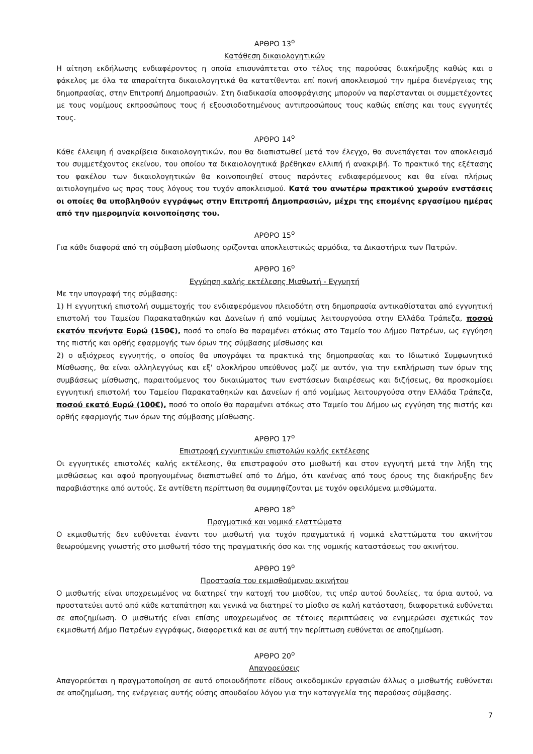ΑΡΘΡΟ 13<sup>ο</sup>
Κατάθεση δικαιολογητικών
Η αίτηση εκδήλωσης ενδιαφέροντος η οποία επισυνάπτεται στο τέλος της παρούσας διακήρυξης καθώς και ο φάκελος με όλα τα απαραίτητα δικαιολογητικά θα κατατίθενται επί ποινή αποκλεισμού την ημέρα διενέργειας της δημοπρασίας, στην Επιτροπή Δημοπρασιών. Στη διαδικασία αποσφράγισης μπορούν να παρίστανται οι συμμετέχοντες με τους νομίμους εκπροσώπους τους ή εξουσιοδοτημένους αντιπροσώπους τους καθώς επίσης και τους εγγυητές τους.
ΑΡΘΡΟ 14<sup>ο</sup>
Κάθε έλλειψη ή ανακρίβεια δικαιολογητικών, που θα διαπιστωθεί μετά τον έλεγχο, θα συνεπάγεται τον αποκλεισμό του συμμετέχοντος εκείνου, του οποίου τα δικαιολογητικά βρέθηκαν ελλιπή ή ανακριβή. Το πρακτικό της εξέτασης του φακέλου των δικαιολογητικών θα κοινοποιηθεί στους παρόντες ενδιαφερόμενους και θα είναι πλήρως αιτιολογημένο ως προς τους λόγους του τυχόν αποκλεισμού. Κατά του ανωτέρω πρακτικού χωρούν ενστάσεις οι οποίες θα υποβληθούν εγγράφως στην Επιτροπή Δημοπρασιών, μέχρι της επομένης εργασίμου ημέρας από την ημερομηνία κοινοποίησης του.
ΑΡΘΡΟ 15<sup>ο</sup>
Για κάθε διαφορά από τη σύμβαση μίσθωσης ορίζονται αποκλειστικώς αρμόδια, τα Δικαστήρια των Πατρών.
ΑΡΘΡΟ 16<sup>ο</sup>
Εγγύηση καλής εκτέλεσης Μισθωτή - Εγγυητή
Με την υπογραφή της σύμβασης:
1) Η εγγυητική επιστολή συμμετοχής του ενδιαφερόμενου πλειοδότη στη δημοπρασία αντικαθίσταται από εγγυητική επιστολή του Ταμείου Παρακαταθηκών και Δανείων ή από νομίμως λειτουργούσα στην Ελλάδα Τράπεζα, ποσού εκατόν πενήντα Ευρώ (150€), ποσό το οποίο θα παραμένει ατόκως στο Ταμείο του Δήμου Πατρέων, ως εγγύηση της πιστής και ορθής εφαρμογής των όρων της σύμβασης μίσθωσης και
2) ο αξιόχρεος εγγυητής, ο οποίος θα υπογράψει τα πρακτικά της δημοπρασίας και το Ιδιωτικό Συμφωνητικό Μίσθωσης, θα είναι αλληλεγγύως και εξ' ολοκλήρου υπεύθυνος μαζί με αυτόν, για την εκπλήρωση των όρων της συμβάσεως μίσθωσης, παραιτούμενος του δικαιώματος των ενστάσεων διαιρέσεως και διζήσεως, θα προσκομίσει εγγυητική επιστολή του Ταμείου Παρακαταθηκών και Δανείων ή από νομίμως λειτουργούσα στην Ελλάδα Τράπεζα, ποσού εκατό Ευρώ (100€), ποσό το οποίο θα παραμένει ατόκως στο Ταμείο του Δήμου ως εγγύηση της πιστής και ορθής εφαρμογής των όρων της σύμβασης μίσθωσης.
ΑΡΘΡΟ 17<sup>ο</sup>
Επιστροφή εγγυητικών επιστολών καλής εκτέλεσης
Οι εγγυητικές επιστολές καλής εκτέλεσης, θα επιστραφούν στο μισθωτή και στον εγγυητή μετά την λήξη της μισθώσεως και αφού προηγουμένως διαπιστωθεί από το Δήμο, ότι κανένας από τους όρους της διακήρυξης δεν παραβιάστηκε από αυτούς. Σε αντίθετη περίπτωση θα συμψηφίζονται με τυχόν οφειλόμενα μισθώματα.
ΑΡΘΡΟ 18<sup>ο</sup>
Πραγματικά και νομικά ελαττώματα
Ο εκμισθωτής δεν ευθύνεται έναντι του μισθωτή για τυχόν πραγματικά ή νομικά ελαττώματα του ακινήτου θεωρούμενης γνωστής στο μισθωτή τόσο της πραγματικής όσο και της νομικής καταστάσεως του ακινήτου.
ΑΡΘΡΟ 19<sup>ο</sup>
Προστασία του εκμισθούμενου ακινήτου
Ο μισθωτής είναι υποχρεωμένος να διατηρεί την κατοχή του μισθίου, τις υπέρ αυτού δουλείες, τα όρια αυτού, να προστατεύει αυτό από κάθε καταπάτηση και γενικά να διατηρεί το μίσθιο σε καλή κατάσταση, διαφορετικά ευθύνεται σε αποζημίωση. Ο μισθωτής είναι επίσης υποχρεωμένος σε τέτοιες περιπτώσεις να ενημερώσει σχετικώς τον εκμισθωτή Δήμο Πατρέων εγγράφως, διαφορετικά και σε αυτή την περίπτωση ευθύνεται σε αποζημίωση.
ΑΡΘΡΟ 20<sup>ο</sup>
Απαγορεύσεις
Απαγορεύεται η πραγματοποίηση σε αυτό οποιουδήποτε είδους οικοδομικών εργασιών άλλως ο μισθωτής ευθύνεται σε αποζημίωση, της ενέργειας αυτής ούσης σπουδαίου λόγου για την καταγγελία της παρούσας σύμβασης.
7